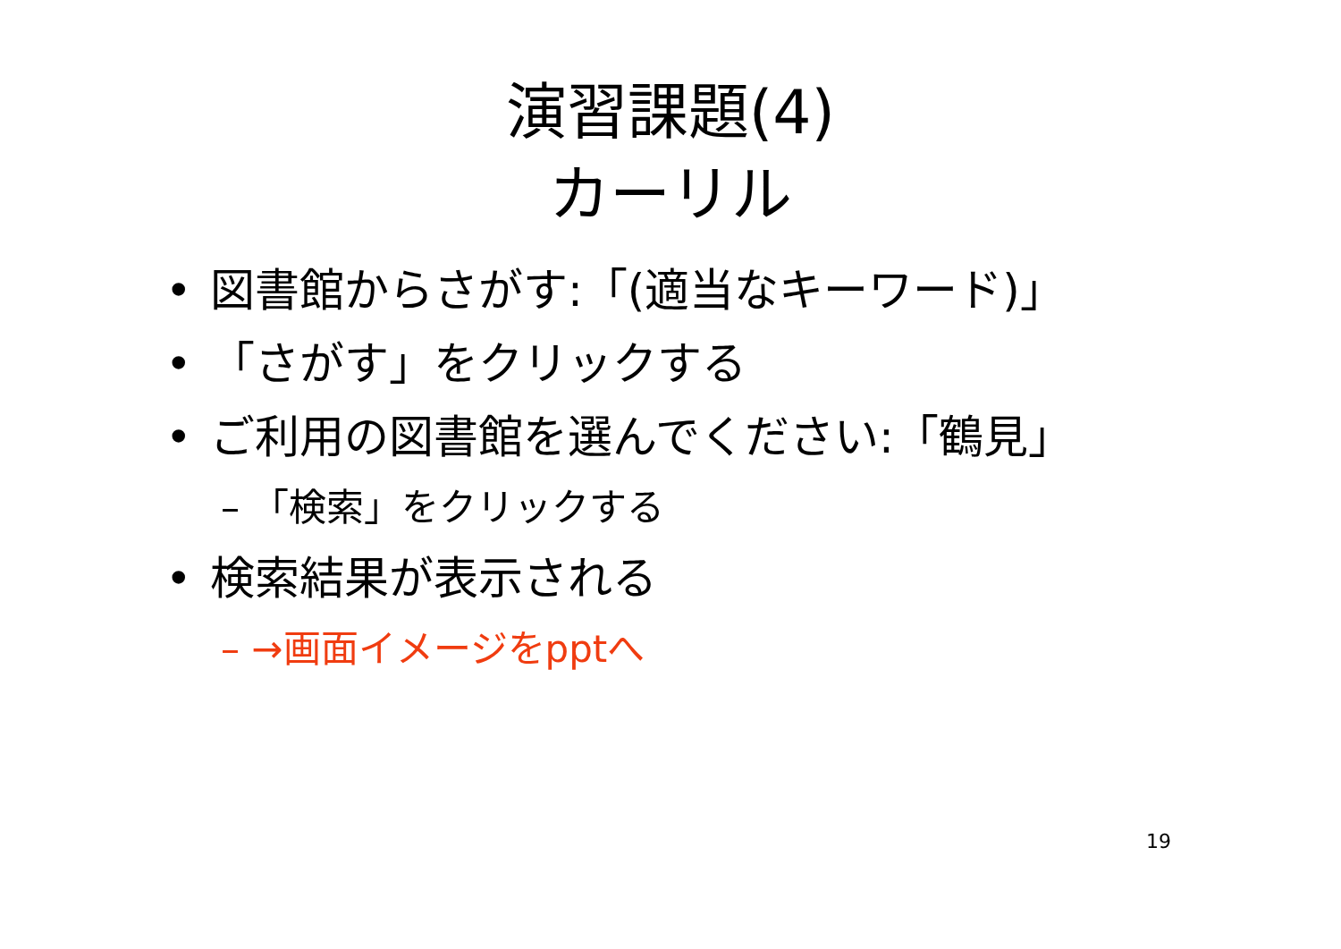演習課題(4)
カーリル
• 図書館からさがす:「(適当なキーワード)」
• 「さがす」をクリックする
• ご利用の図書館を選んでください:「鶴見」
– 「検索」をクリックする
• 検索結果が表示される
– →画面イメージをpptへ
19